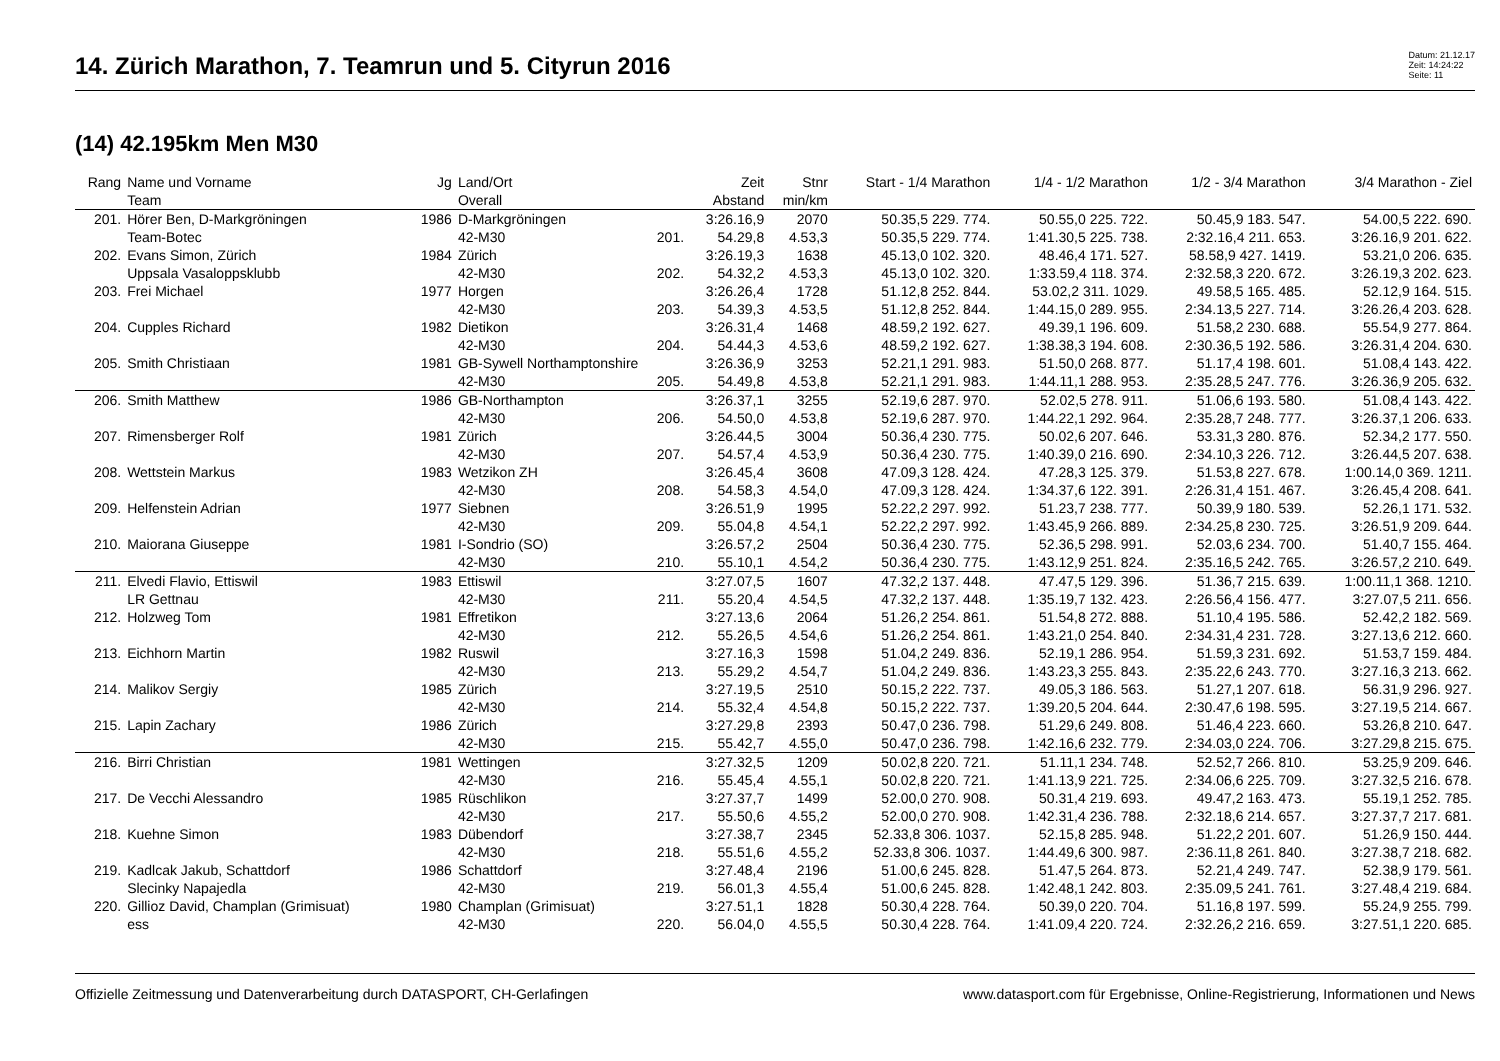14. Zürich Marathon, 7. Teamrun und 5. Cityrun 2016
Datum: 21.12.17
Zeit: 14:24:22
Seite: 11
(14) 42.195km Men M30
| Rang | Name und Vorname | Jg | Land/Ort | | Zeit | Stnr | Start - 1/4 Marathon | 1/4 - 1/2 Marathon | 1/2 - 3/4 Marathon | 3/4 Marathon - Ziel |
| --- | --- | --- | --- | --- | --- | --- | --- | --- | --- | --- |
| | Team | | Overall | | Abstand | min/km | | | | |
| 201. | Hörer Ben, D-Markgröningen | 1986 | D-Markgröningen | | 3:26.16,9 | 2070 | 50.35,5 229. 774. | 50.55,0 225. 722. | 50.45,9 183. 547. | 54.00,5 222. 690. |
| | Team-Botec | | 42-M30 | 201. | 54.29,8 | 4.53,3 | 50.35,5 229. 774. | 1:41.30,5 225. 738. | 2:32.16,4 211. 653. | 3:26.16,9 201. 622. |
| 202. | Evans Simon, Zürich | 1984 | Zürich | | 3:26.19,3 | 1638 | 45.13,0 102. 320. | 48.46,4 171. 527. | 58.58,9 427. 1419. | 53.21,0 206. 635. |
| | Uppsala Vasaloppsklubb | | 42-M30 | 202. | 54.32,2 | 4.53,3 | 45.13,0 102. 320. | 1:33.59,4 118. 374. | 2:32.58,3 220. 672. | 3:26.19,3 202. 623. |
| 203. | Frei Michael | 1977 | Horgen | | 3:26.26,4 | 1728 | 51.12,8 252. 844. | 53.02,2 311. 1029. | 49.58,5 165. 485. | 52.12,9 164. 515. |
| | | | 42-M30 | 203. | 54.39,3 | 4.53,5 | 51.12,8 252. 844. | 1:44.15,0 289. 955. | 2:34.13,5 227. 714. | 3:26.26,4 203. 628. |
| 204. | Cupples Richard | 1982 | Dietikon | | 3:26.31,4 | 1468 | 48.59,2 192. 627. | 49.39,1 196. 609. | 51.58,2 230. 688. | 55.54,9 277. 864. |
| | | | 42-M30 | 204. | 54.44,3 | 4.53,6 | 48.59,2 192. 627. | 1:38.38,3 194. 608. | 2:30.36,5 192. 586. | 3:26.31,4 204. 630. |
| 205. | Smith Christiaan | 1981 | GB-Sywell Northamptonshire | | 3:26.36,9 | 3253 | 52.21,1 291. 983. | 51.50,0 268. 877. | 51.17,4 198. 601. | 51.08,4 143. 422. |
| | | | 42-M30 | 205. | 54.49,8 | 4.53,8 | 52.21,1 291. 983. | 1:44.11,1 288. 953. | 2:35.28,5 247. 776. | 3:26.36,9 205. 632. |
| 206. | Smith Matthew | 1986 | GB-Northampton | | 3:26.37,1 | 3255 | 52.19,6 287. 970. | 52.02,5 278. 911. | 51.06,6 193. 580. | 51.08,4 143. 422. |
| | | | 42-M30 | 206. | 54.50,0 | 4.53,8 | 52.19,6 287. 970. | 1:44.22,1 292. 964. | 2:35.28,7 248. 777. | 3:26.37,1 206. 633. |
| 207. | Rimensberger Rolf | 1981 | Zürich | | 3:26.44,5 | 3004 | 50.36,4 230. 775. | 50.02,6 207. 646. | 53.31,3 280. 876. | 52.34,2 177. 550. |
| | | | 42-M30 | 207. | 54.57,4 | 4.53,9 | 50.36,4 230. 775. | 1:40.39,0 216. 690. | 2:34.10,3 226. 712. | 3:26.44,5 207. 638. |
| 208. | Wettstein Markus | 1983 | Wetzikon ZH | | 3:26.45,4 | 3608 | 47.09,3 128. 424. | 47.28,3 125. 379. | 51.53,8 227. 678. | 1:00.14,0 369. 1211. |
| | | | 42-M30 | 208. | 54.58,3 | 4.54,0 | 47.09,3 128. 424. | 1:34.37,6 122. 391. | 2:26.31,4 151. 467. | 3:26.45,4 208. 641. |
| 209. | Helfenstein Adrian | 1977 | Siebnen | | 3:26.51,9 | 1995 | 52.22,2 297. 992. | 51.23,7 238. 777. | 50.39,9 180. 539. | 52.26,1 171. 532. |
| | | | 42-M30 | 209. | 55.04,8 | 4.54,1 | 52.22,2 297. 992. | 1:43.45,9 266. 889. | 2:34.25,8 230. 725. | 3:26.51,9 209. 644. |
| 210. | Maiorana Giuseppe | 1981 | I-Sondrio (SO) | | 3:26.57,2 | 2504 | 50.36,4 230. 775. | 52.36,5 298. 991. | 52.03,6 234. 700. | 51.40,7 155. 464. |
| | | | 42-M30 | 210. | 55.10,1 | 4.54,2 | 50.36,4 230. 775. | 1:43.12,9 251. 824. | 2:35.16,5 242. 765. | 3:26.57,2 210. 649. |
| 211. | Elvedi Flavio, Ettiswil | 1983 | Ettiswil | | 3:27.07,5 | 1607 | 47.32,2 137. 448. | 47.47,5 129. 396. | 51.36,7 215. 639. | 1:00.11,1 368. 1210. |
| | LR Gettnau | | 42-M30 | 211. | 55.20,4 | 4.54,5 | 47.32,2 137. 448. | 1:35.19,7 132. 423. | 2:26.56,4 156. 477. | 3:27.07,5 211. 656. |
| 212. | Holzweg Tom | 1981 | Effretikon | | 3:27.13,6 | 2064 | 51.26,2 254. 861. | 51.54,8 272. 888. | 51.10,4 195. 586. | 52.42,2 182. 569. |
| | | | 42-M30 | 212. | 55.26,5 | 4.54,6 | 51.26,2 254. 861. | 1:43.21,0 254. 840. | 2:34.31,4 231. 728. | 3:27.13,6 212. 660. |
| 213. | Eichhorn Martin | 1982 | Ruswil | | 3:27.16,3 | 1598 | 51.04,2 249. 836. | 52.19,1 286. 954. | 51.59,3 231. 692. | 51.53,7 159. 484. |
| | | | 42-M30 | 213. | 55.29,2 | 4.54,7 | 51.04,2 249. 836. | 1:43.23,3 255. 843. | 2:35.22,6 243. 770. | 3:27.16,3 213. 662. |
| 214. | Malikov Sergiy | 1985 | Zürich | | 3:27.19,5 | 2510 | 50.15,2 222. 737. | 49.05,3 186. 563. | 51.27,1 207. 618. | 56.31,9 296. 927. |
| | | | 42-M30 | 214. | 55.32,4 | 4.54,8 | 50.15,2 222. 737. | 1:39.20,5 204. 644. | 2:30.47,6 198. 595. | 3:27.19,5 214. 667. |
| 215. | Lapin Zachary | 1986 | Zürich | | 3:27.29,8 | 2393 | 50.47,0 236. 798. | 51.29,6 249. 808. | 51.46,4 223. 660. | 53.26,8 210. 647. |
| | | | 42-M30 | 215. | 55.42,7 | 4.55,0 | 50.47,0 236. 798. | 1:42.16,6 232. 779. | 2:34.03,0 224. 706. | 3:27.29,8 215. 675. |
| 216. | Birri Christian | 1981 | Wettingen | | 3:27.32,5 | 1209 | 50.02,8 220. 721. | 51.11,1 234. 748. | 52.52,7 266. 810. | 53.25,9 209. 646. |
| | | | 42-M30 | 216. | 55.45,4 | 4.55,1 | 50.02,8 220. 721. | 1:41.13,9 221. 725. | 2:34.06,6 225. 709. | 3:27.32,5 216. 678. |
| 217. | De Vecchi Alessandro | 1985 | Rüschlikon | | 3:27.37,7 | 1499 | 52.00,0 270. 908. | 50.31,4 219. 693. | 49.47,2 163. 473. | 55.19,1 252. 785. |
| | | | 42-M30 | 217. | 55.50,6 | 4.55,2 | 52.00,0 270. 908. | 1:42.31,4 236. 788. | 2:32.18,6 214. 657. | 3:27.37,7 217. 681. |
| 218. | Kuehne Simon | 1983 | Dübendorf | | 3:27.38,7 | 2345 | 52.33,8 306. 1037. | 52.15,8 285. 948. | 51.22,2 201. 607. | 51.26,9 150. 444. |
| | | | 42-M30 | 218. | 55.51,6 | 4.55,2 | 52.33,8 306. 1037. | 1:44.49,6 300. 987. | 2:36.11,8 261. 840. | 3:27.38,7 218. 682. |
| 219. | Kadlcak Jakub, Schattdorf | 1986 | Schattdorf | | 3:27.48,4 | 2196 | 51.00,6 245. 828. | 51.47,5 264. 873. | 52.21,4 249. 747. | 52.38,9 179. 561. |
| | Slecinky Napajedla | | 42-M30 | 219. | 56.01,3 | 4.55,4 | 51.00,6 245. 828. | 1:42.48,1 242. 803. | 2:35.09,5 241. 761. | 3:27.48,4 219. 684. |
| 220. | Gillioz David, Champlan (Grimisuat) | 1980 | Champlan (Grimisuat) | | 3:27.51,1 | 1828 | 50.30,4 228. 764. | 50.39,0 220. 704. | 51.16,8 197. 599. | 55.24,9 255. 799. |
| | ess | | 42-M30 | 220. | 56.04,0 | 4.55,5 | 50.30,4 228. 764. | 1:41.09,4 220. 724. | 2:32.26,2 216. 659. | 3:27.51,1 220. 685. |
Offizielle Zeitmessung und Datenverarbeitung durch DATASPORT, CH-Gerlafingen www.datasport.com für Ergebnisse, Online-Registrierung, Informationen und News